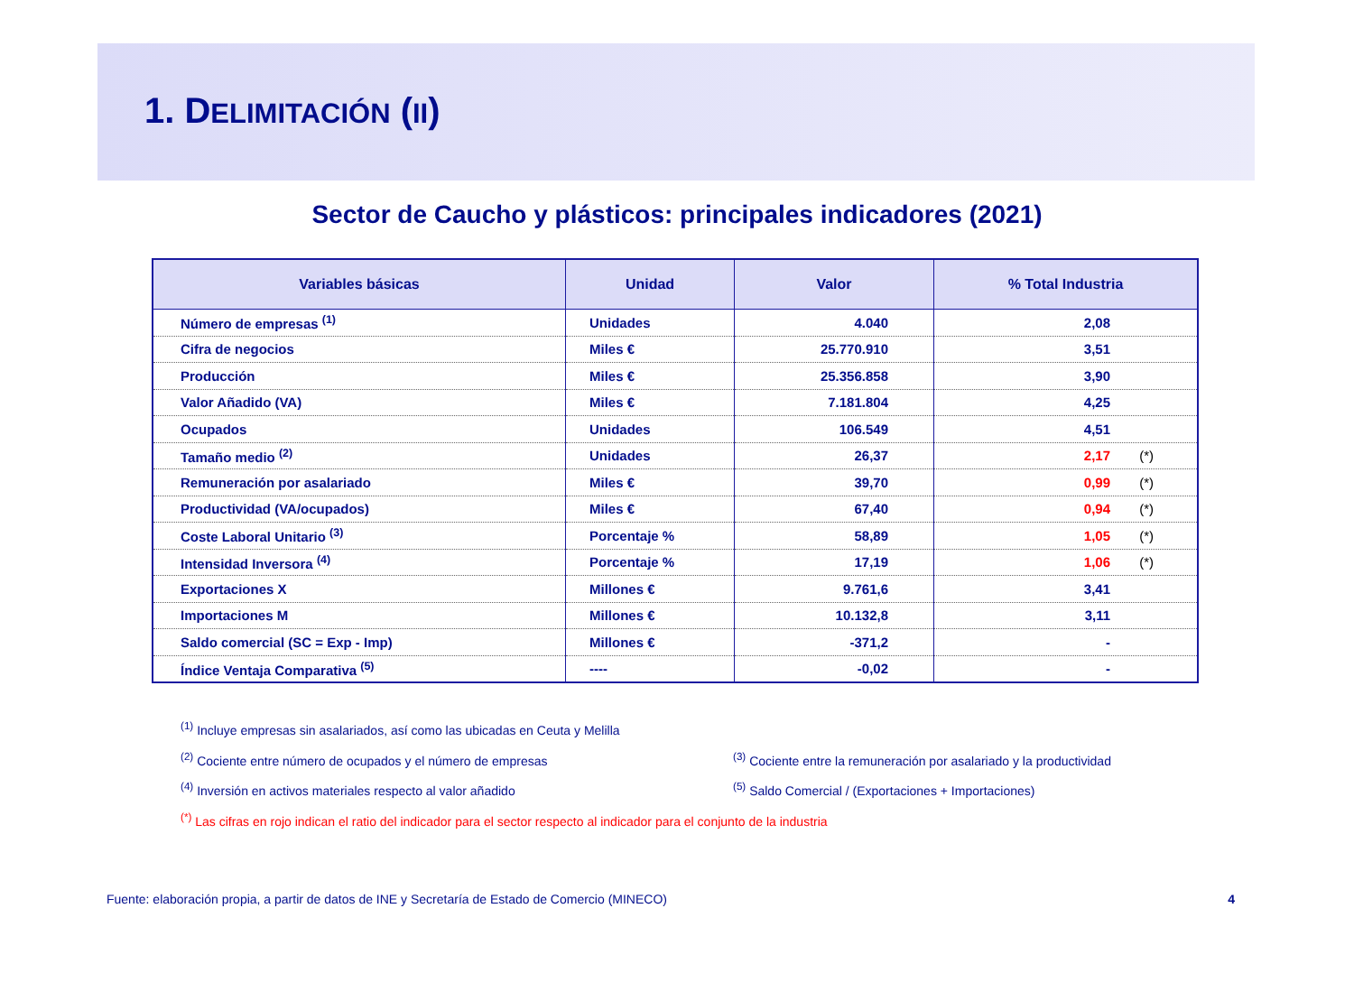1. DELIMITACIÓN (II)
Sector de Caucho y plásticos: principales indicadores (2021)
| Variables básicas | Unidad | Valor | % Total Industria |
| --- | --- | --- | --- |
| Número de empresas <sup>(1)</sup> | Unidades | 4.040 | 2,08 |
| Cifra de negocios | Miles € | 25.770.910 | 3,51 |
| Producción | Miles € | 25.356.858 | 3,90 |
| Valor Añadido (VA) | Miles € | 7.181.804 | 4,25 |
| Ocupados | Unidades | 106.549 | 4,51 |
| Tamaño medio <sup>(2)</sup> | Unidades | 26,37 | 2,17 (*) |
| Remuneración por asalariado | Miles € | 39,70 | 0,99 (*) |
| Productividad (VA/ocupados) | Miles € | 67,40 | 0,94 (*) |
| Coste Laboral Unitario <sup>(3)</sup> | Porcentaje % | 58,89 | 1,05 (*) |
| Intensidad Inversora <sup>(4)</sup> | Porcentaje % | 17,19 | 1,06 (*) |
| Exportaciones X | Millones € | 9.761,6 | 3,41 |
| Importaciones M | Millones € | 10.132,8 | 3,11 |
| Saldo comercial (SC = Exp - Imp) | Millones € | -371,2 | - |
| Índice Ventaja Comparativa <sup>(5)</sup> | ---- | -0,02 | - |
<sup>(1)</sup> Incluye empresas sin asalariados, así como las ubicadas en Ceuta y Melilla
<sup>(2)</sup> Cociente entre número de ocupados y el número de empresas<sup>(3)</sup> Cociente entre la remuneración por asalariado y la productividad
<sup>(4)</sup> Inversión en activos materiales respecto al valor añadido<sup>(5)</sup> Saldo Comercial / (Exportaciones + Importaciones)
<sup>(*)</sup> Las cifras en rojo indican el ratio del indicador para el sector respecto al indicador para el conjunto de la industria
Fuente: elaboración propia, a partir de datos de INE y Secretaría de Estado de Comercio (MINECO) 4